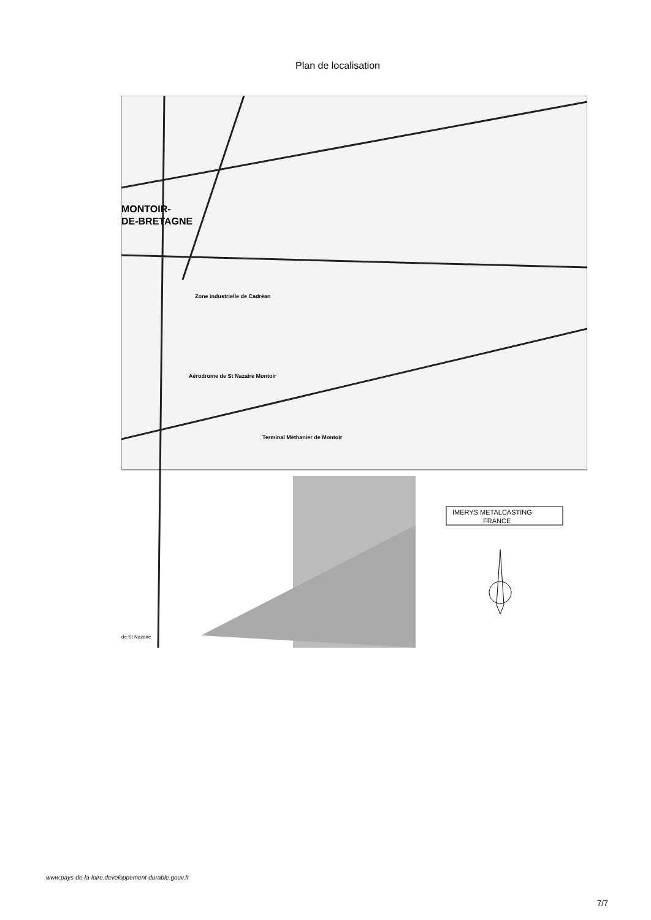Plan de localisation
MONTOIR-
DE-BRETAGNE
Zone industrielle de Cadréan
Aérodrome de St Nazaire Montoir
Terminal Méthanier de Montoir
de St Nazaire
IMERYS METALCASTING
FRANCE
www.pays-de-la-loire.developpement-durable.gouv.fr
7/7